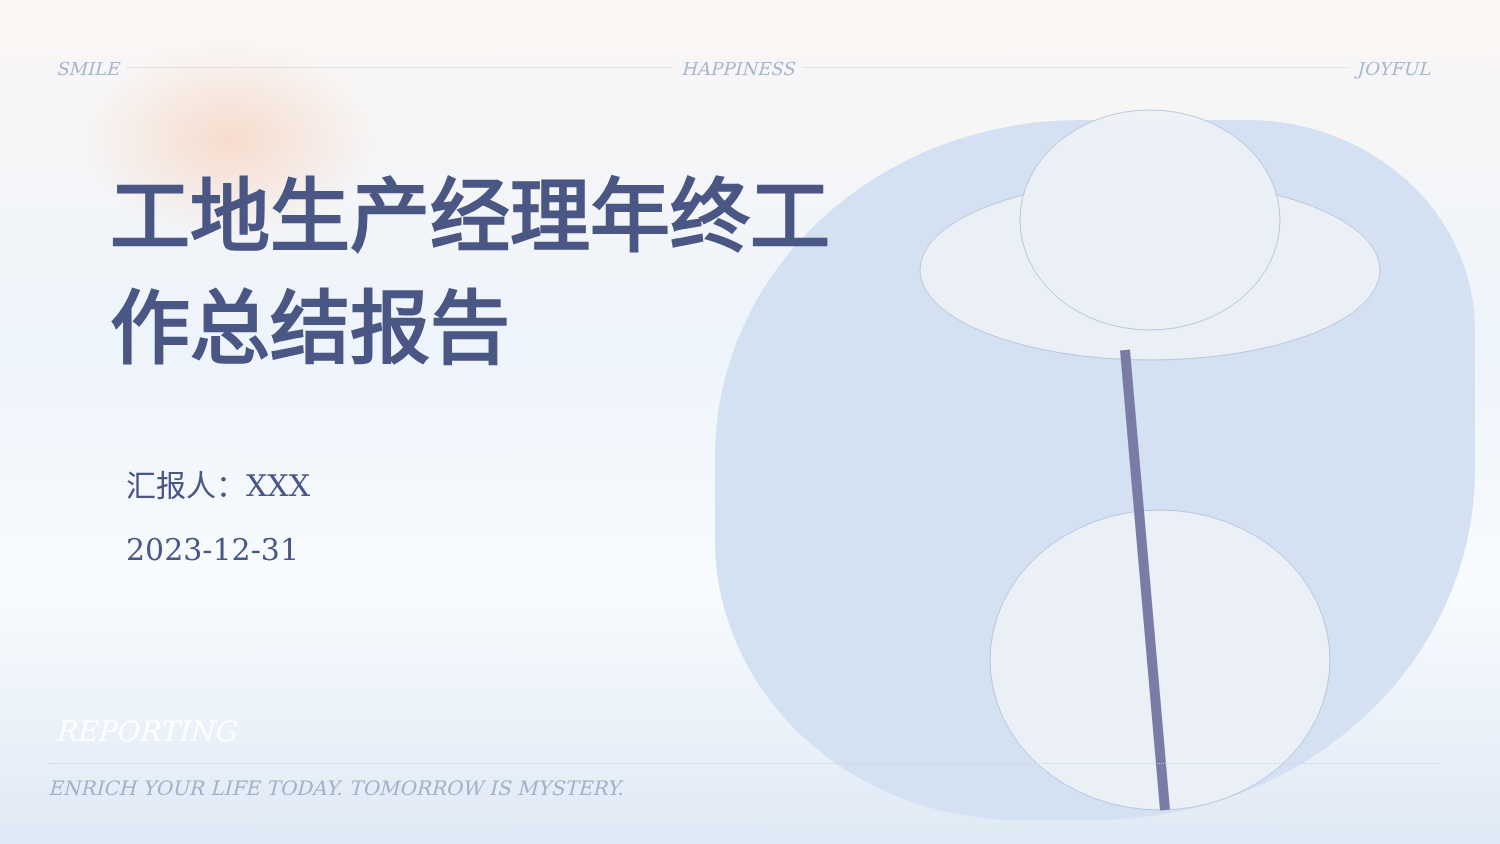SMILE HAPPINESS JOYFUL
工地生产经理年终工作总结报告
汇报人：XXX
2023-12-31
REPORTING
ENRICH YOUR LIFE TODAY. TOMORROW IS MYSTERY.